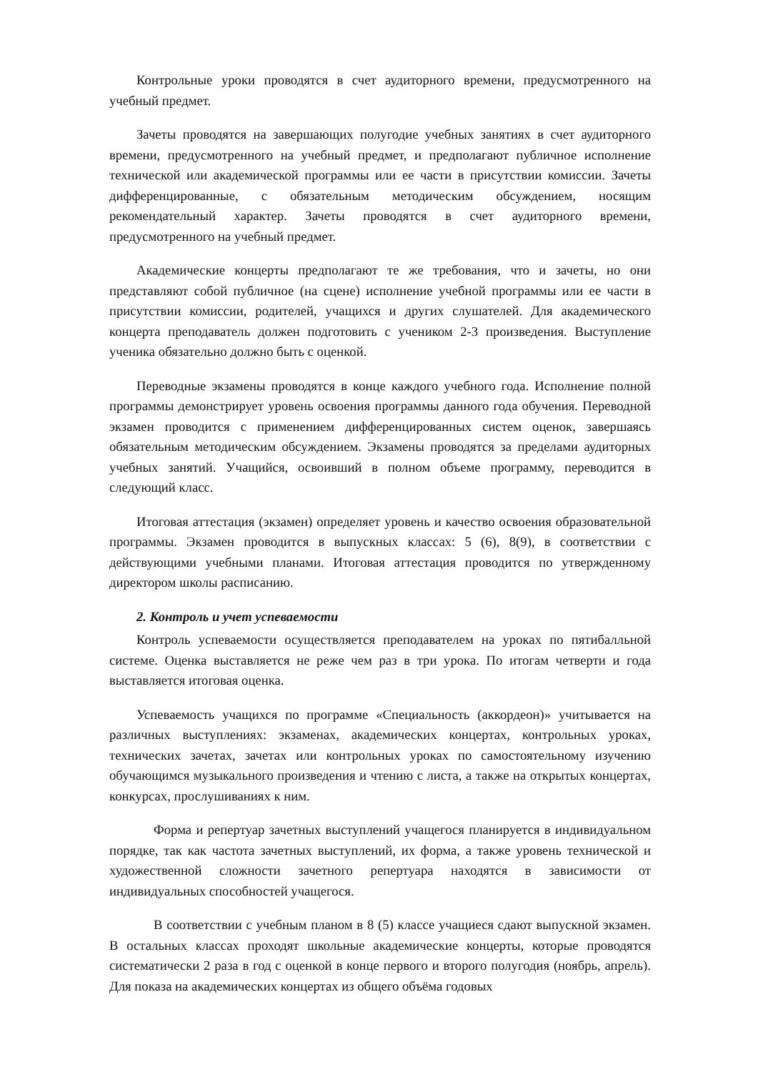Контрольные уроки проводятся в счет аудиторного времени, предусмотренного на учебный предмет.
Зачеты проводятся на завершающих полугодие учебных занятиях в счет аудиторного времени, предусмотренного на учебный предмет, и предполагают публичное исполнение технической или академической программы или ее части в присутствии комиссии. Зачеты дифференцированные, с обязательным методическим обсуждением, носящим рекомендательный характер. Зачеты проводятся в счет аудиторного времени, предусмотренного на учебный предмет.
Академические концерты предполагают те же требования, что и зачеты, но они представляют собой публичное (на сцене) исполнение учебной программы или ее части в присутствии комиссии, родителей, учащихся и других слушателей. Для академического концерта преподаватель должен подготовить с учеником 2-3 произведения. Выступление ученика обязательно должно быть с оценкой.
Переводные экзамены проводятся в конце каждого учебного года. Исполнение полной программы демонстрирует уровень освоения программы данного года обучения. Переводной экзамен проводится с применением дифференцированных систем оценок, завершаясь обязательным методическим обсуждением. Экзамены проводятся за пределами аудиторных учебных занятий. Учащийся, освоивший в полном объеме программу, переводится в следующий класс.
Итоговая аттестация (экзамен) определяет уровень и качество освоения образовательной программы. Экзамен проводится в выпускных классах: 5 (6), 8(9), в соответствии с действующими учебными планами. Итоговая аттестация проводится по утвержденному директором школы расписанию.
2. Контроль и учет успеваемости
Контроль успеваемости осуществляется преподавателем на уроках по пятибалльной системе. Оценка выставляется не реже чем раз в три урока. По итогам четверти и года выставляется итоговая оценка.
Успеваемость учащихся по программе «Специальность (аккордеон)» учитывается на различных выступлениях: экзаменах, академических концертах, контрольных уроках, технических зачетах, зачетах или контрольных уроках по самостоятельному изучению обучающимся музыкального произведения и чтению с листа, а также на открытых концертах, конкурсах, прослушиваниях к ним.
Форма и репертуар зачетных выступлений учащегося планируется в индивидуальном порядке, так как частота зачетных выступлений, их форма, а также уровень технической и художественной сложности зачетного репертуара находятся в зависимости от индивидуальных способностей учащегося.
В соответствии с учебным планом в 8 (5) классе учащиеся сдают выпускной экзамен. В остальных классах проходят школьные академические концерты, которые проводятся систематически 2 раза в год с оценкой в конце первого и второго полугодия (ноябрь, апрель). Для показа на академических концертах из общего объёма годовых